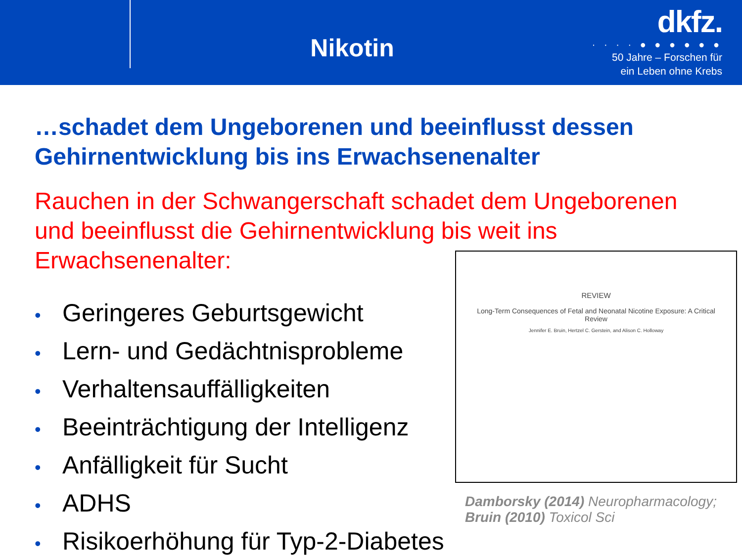Nikotin
dkfz.
· · · · ● ● ● ● ● ●
50 Jahre – Forschen für
ein Leben ohne Krebs
…schadet dem Ungeborenen und beeinflusst dessen Gehirnentwicklung bis ins Erwachsenenalter
Rauchen in der Schwangerschaft schadet dem Ungeborenen und beeinflusst die Gehirnentwicklung bis weit ins Erwachsenenalter:
• Geringeres Geburtsgewicht
• Lern- und Gedächtnisprobleme
• Verhaltensauffälligkeiten
• Beeinträchtigung der Intelligenz
• Anfälligkeit für Sucht
• ADHS
• Risikoerhöhung für Typ-2-Diabetes
REVIEW
Long-Term Consequences of Fetal and Neonatal Nicotine Exposure: A Critical Review
Jennifer E. Bruin, Hertzel C. Gerstein, and Alison C. Holloway
Damborsky (2014) Neuropharmacology; Bruin (2010) Toxicol Sci